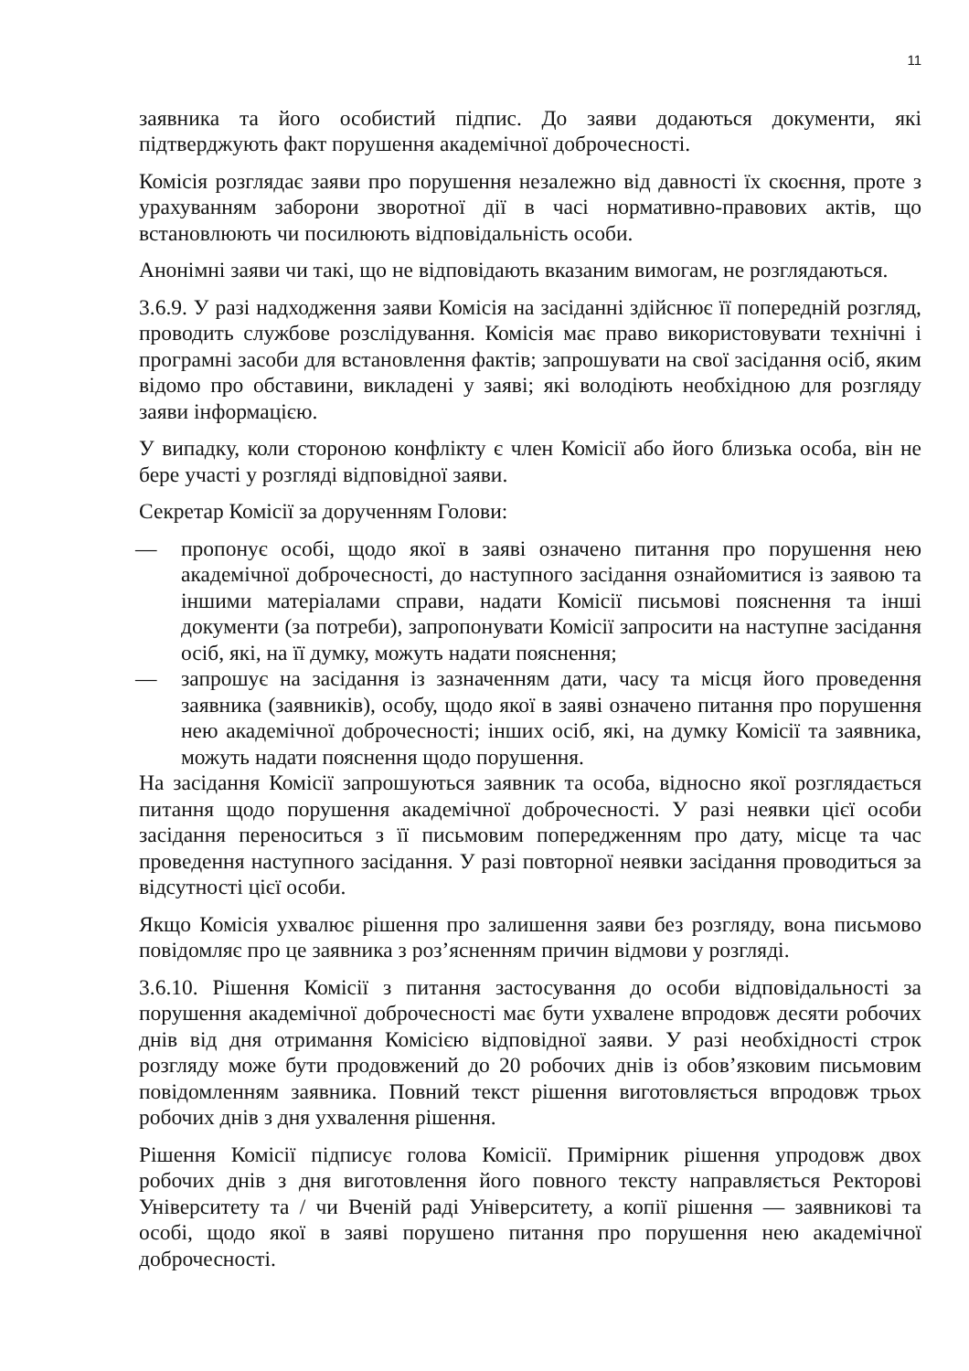11
заявника та його особистий підпис. До заяви додаються документи, які підтверджують факт порушення академічної доброчесності.
Комісія розглядає заяви про порушення незалежно від давності їх скоєння, проте з урахуванням заборони зворотної дії в часі нормативно-правових актів, що встановлюють чи посилюють відповідальність особи.
Анонімні заяви чи такі, що не відповідають вказаним вимогам, не розглядаються.
3.6.9. У разі надходження заяви Комісія на засіданні здійснює її попередній розгляд, проводить службове розслідування. Комісія має право використовувати технічні і програмні засоби для встановлення фактів; запрошувати на свої засідання осіб, яким відомо про обставини, викладені у заяві; які володіють необхідною для розгляду заяви інформацією.
У випадку, коли стороною конфлікту є член Комісії або його близька особа, він не бере участі у розгляді відповідної заяви.
Секретар Комісії за дорученням Голови:
— пропонує особі, щодо якої в заяві означено питання про порушення нею академічної доброчесності, до наступного засідання ознайомитися із заявою та іншими матеріалами справи, надати Комісії письмові пояснення та інші документи (за потреби), запропонувати Комісії запросити на наступне засідання осіб, які, на її думку, можуть надати пояснення;
— запрошує на засідання із зазначенням дати, часу та місця його проведення заявника (заявників), особу, щодо якої в заяві означено питання про порушення нею академічної доброчесності; інших осіб, які, на думку Комісії та заявника, можуть надати пояснення щодо порушення.
На засідання Комісії запрошуються заявник та особа, відносно якої розглядається питання щодо порушення академічної доброчесності. У разі неявки цієї особи засідання переноситься з її письмовим попередженням про дату, місце та час проведення наступного засідання. У разі повторної неявки засідання проводиться за відсутності цієї особи.
Якщо Комісія ухвалює рішення про залишення заяви без розгляду, вона письмово повідомляє про це заявника з роз’ясненням причин відмови у розгляді.
3.6.10. Рішення Комісії з питання застосування до особи відповідальності за порушення академічної доброчесності має бути ухвалене впродовж десяти робочих днів від дня отримання Комісією відповідної заяви. У разі необхідності строк розгляду може бути продовжений до 20 робочих днів із обов’язковим письмовим повідомленням заявника. Повний текст рішення виготовляється впродовж трьох робочих днів з дня ухвалення рішення.
Рішення Комісії підписує голова Комісії. Примірник рішення упродовж двох робочих днів з дня виготовлення його повного тексту направляється Ректорові Університету та / чи Вченій раді Університету, а копії рішення — заявникові та особі, щодо якої в заяві порушено питання про порушення нею академічної доброчесності.